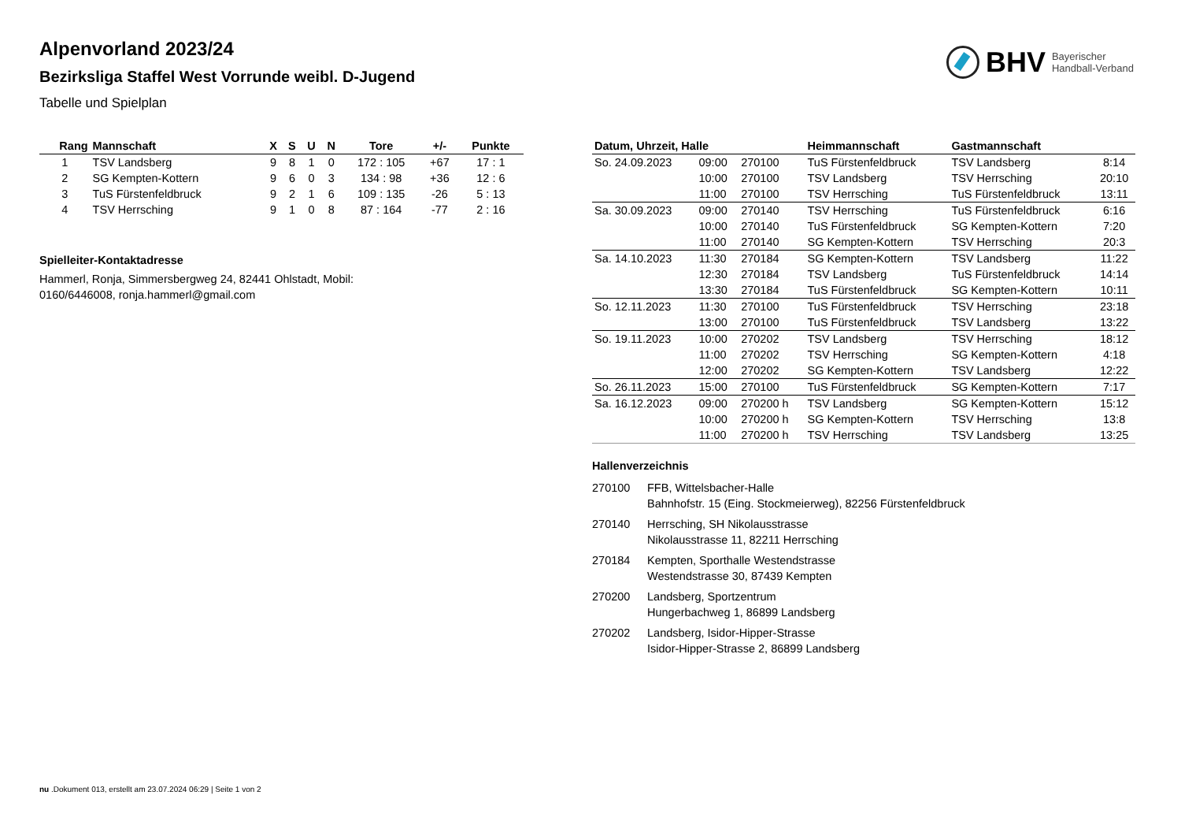BHV Bayerischer
Handball-Verband
Alpenvorland 2023/24
Bezirksliga Staffel West Vorrunde weibl. D-Jugend
Tabelle und Spielplan
| Rang | Mannschaft | X | S | U | N | Tore | +/- | Punkte |
| --- | --- | --- | --- | --- | --- | --- | --- | --- |
| 1 | TSV Landsberg | 9 | 8 | 1 | 0 | 172 : 105 | +67 | 17 : 1 |
| 2 | SG Kempten-Kottern | 9 | 6 | 0 | 3 | 134 : 98 | +36 | 12 : 6 |
| 3 | TuS Fürstenfeldbruck | 9 | 2 | 1 | 6 | 109 : 135 | -26 | 5 : 13 |
| 4 | TSV Herrsching | 9 | 1 | 0 | 8 | 87 : 164 | -77 | 2 : 16 |
Spielleiter-Kontaktadresse
Hammerl, Ronja, Simmersbergweg 24, 82441 Ohlstadt, Mobil: 0160/6446008, ronja.hammerl@gmail.com
| Datum, Uhrzeit, Halle | | | Heimmannschaft | Gastmannschaft | |
| --- | --- | --- | --- | --- | --- |
| So. 24.09.2023 | 09:00 | 270100 | TuS Fürstenfeldbruck | TSV Landsberg | 8:14 |
| | 10:00 | 270100 | TSV Landsberg | TSV Herrsching | 20:10 |
| | 11:00 | 270100 | TSV Herrsching | TuS Fürstenfeldbruck | 13:11 |
| Sa. 30.09.2023 | 09:00 | 270140 | TSV Herrsching | TuS Fürstenfeldbruck | 6:16 |
| | 10:00 | 270140 | TuS Fürstenfeldbruck | SG Kempten-Kottern | 7:20 |
| | 11:00 | 270140 | SG Kempten-Kottern | TSV Herrsching | 20:3 |
| Sa. 14.10.2023 | 11:30 | 270184 | SG Kempten-Kottern | TSV Landsberg | 11:22 |
| | 12:30 | 270184 | TSV Landsberg | TuS Fürstenfeldbruck | 14:14 |
| | 13:30 | 270184 | TuS Fürstenfeldbruck | SG Kempten-Kottern | 10:11 |
| So. 12.11.2023 | 11:30 | 270100 | TuS Fürstenfeldbruck | TSV Herrsching | 23:18 |
| | 13:00 | 270100 | TuS Fürstenfeldbruck | TSV Landsberg | 13:22 |
| So. 19.11.2023 | 10:00 | 270202 | TSV Landsberg | TSV Herrsching | 18:12 |
| | 11:00 | 270202 | TSV Herrsching | SG Kempten-Kottern | 4:18 |
| | 12:00 | 270202 | SG Kempten-Kottern | TSV Landsberg | 12:22 |
| So. 26.11.2023 | 15:00 | 270100 | TuS Fürstenfeldbruck | SG Kempten-Kottern | 7:17 |
| Sa. 16.12.2023 | 09:00 | 270200 h | TSV Landsberg | SG Kempten-Kottern | 15:12 |
| | 10:00 | 270200 h | SG Kempten-Kottern | TSV Herrsching | 13:8 |
| | 11:00 | 270200 h | TSV Herrsching | TSV Landsberg | 13:25 |
Hallenverzeichnis
270100 FFB, Wittelsbacher-Halle
Bahnhofstr. 15 (Eing. Stockmeierweg), 82256 Fürstenfeldbruck
270140 Herrsching, SH Nikolausstrasse
Nikolausstrasse 11, 82211 Herrsching
270184 Kempten, Sporthalle Westendstrasse
Westendstrasse 30, 87439 Kempten
270200 Landsberg, Sportzentrum
Hungerbachweg 1, 86899 Landsberg
270202 Landsberg, Isidor-Hipper-Strasse
Isidor-Hipper-Strasse 2, 86899 Landsberg
nu .Dokument 013, erstellt am 23.07.2024 06:29 | Seite 1 von 2